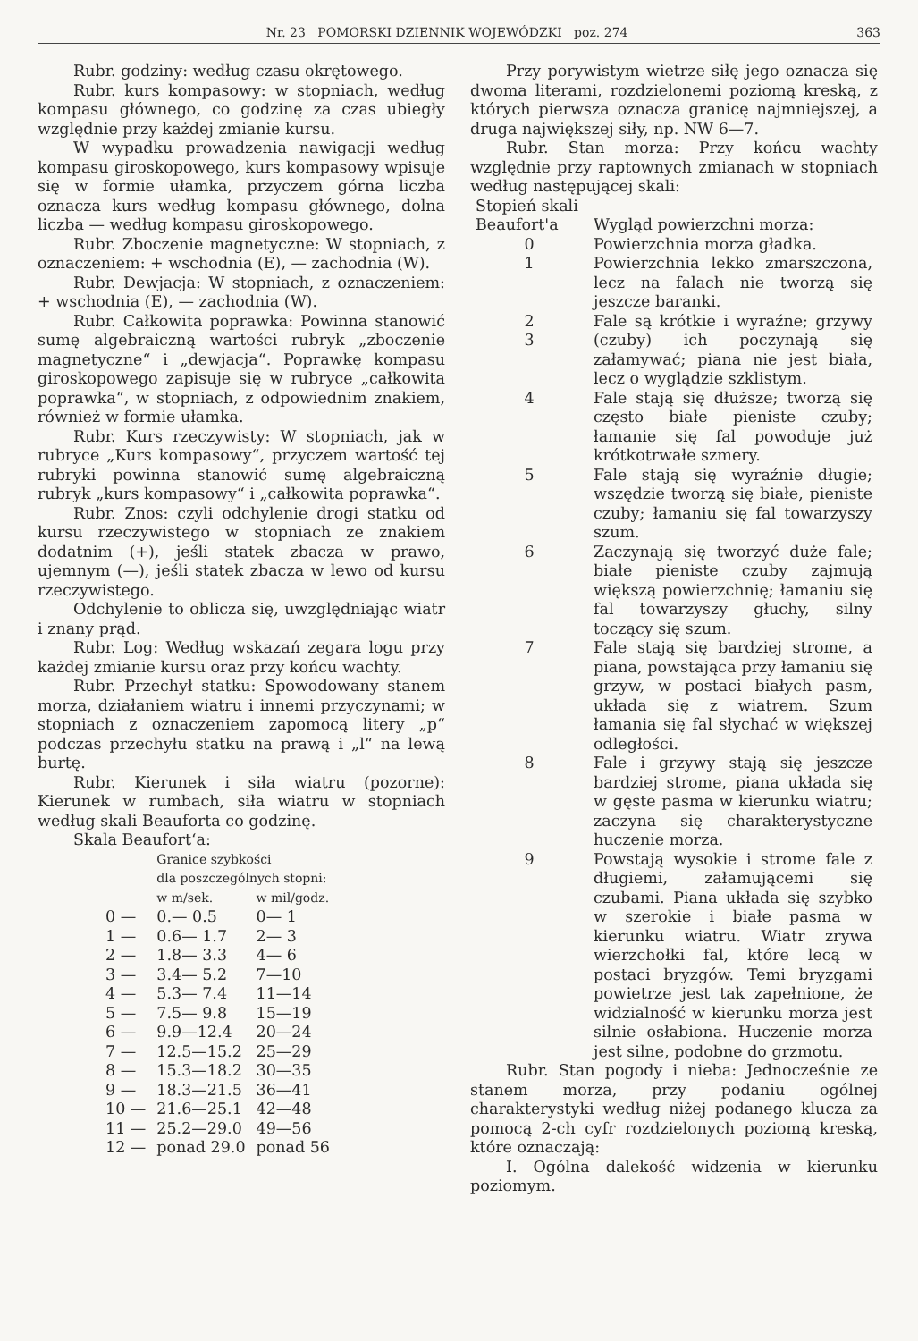Nr. 23 POMORSKI DZIENNIK WOJEWÓDZKI poz. 274 363
Rubr. godziny: według czasu okrętowego.
Rubr. kurs kompasowy: w stopniach, według kompasu głównego, co godzinę za czas ubiegły względnie przy każdej zmianie kursu.
W wypadku prowadzenia nawigacji według kompasu giroskopowego, kurs kompasowy wpisuje się w formie ułamka, przyczem górna liczba oznacza kurs według kompasu głównego, dolna liczba — według kompasu giroskopowego.
Rubr. Zboczenie magnetyczne: W stopniach, z oznaczeniem: + wschodnia (E), — zachodnia (W).
Rubr. Dewjacja: W stopniach, z oznaczeniem: + wschodnia (E), — zachodnia (W).
Rubr. Całkowita poprawka: Powinna stanowić sumę algebraiczną wartości rubryk „zboczenie magnetyczne“ i „dewjacja“. Poprawkę kompasu giroskopowego zapisuje się w rubryce „całkowita poprawka“, w stopniach, z odpowiednim znakiem, również w formie ułamka.
Rubr. Kurs rzeczywisty: W stopniach, jak w rubryce „Kurs kompasowy“, przyczem wartość tej rubryki powinna stanowić sumę algebraiczną rubryk „kurs kompasowy“ i „całkowita poprawka“.
Rubr. Znos: czyli odchylenie drogi statku od kursu rzeczywistego w stopniach ze znakiem dodatnim (+), jeśli statek zbacza w prawo, ujemnym (—), jeśli statek zbacza w lewo od kursu rzeczywistego.
Odchylenie to oblicza się, uwzględniając wiatr i znany prąd.
Rubr. Log: Według wskazań zegara logu przy każdej zmianie kursu oraz przy końcu wachty.
Rubr. Przechył statku: Spowodowany stanem morza, działaniem wiatru i innemi przyczynami; w stopniach z oznaczeniem zapomocą litery „p“ podczas przechyłu statku na prawą i „l“ na lewą burtę.
Rubr. Kierunek i siła wiatru (pozorne): Kierunek w rumbach, siła wiatru w stopniach według skali Beauforta co godzinę.
Skala Beaufort‘a:
| | Granice szybkości dla poszczególnych stopni: | |
| --- | --- | --- |
| | w m/sek. | w mil/godz. |
| 0 — | 0.— 0.5 | 0— 1 |
| 1 — | 0.6— 1.7 | 2— 3 |
| 2 — | 1.8— 3.3 | 4— 6 |
| 3 — | 3.4— 5.2 | 7—10 |
| 4 — | 5.3— 7.4 | 11—14 |
| 5 — | 7.5— 9.8 | 15—19 |
| 6 — | 9.9—12.4 | 20—24 |
| 7 — | 12.5—15.2 | 25—29 |
| 8 — | 15.3—18.2 | 30—35 |
| 9 — | 18.3—21.5 | 36—41 |
| 10 — | 21.6—25.1 | 42—48 |
| 11 — | 25.2—29.0 | 49—56 |
| 12 — | ponad 29.0 | ponad 56 |
Przy porywistym wietrze siłę jego oznacza się dwoma literami, rozdzielonemi poziomą kreską, z których pierwsza oznacza granicę najmniejszej, a druga największej siły, np. NW 6—7.
Rubr. Stan morza: Przy końcu wachty względnie przy raptownych zmianach w stopniach według następującej skali:
| Stopień skali | |
| --- | --- |
| Beaufort'a | Wygląd powierzchni morza: |
| 0 | Powierzchnia morza gładka. |
| 1 | Powierzchnia lekko zmarszczona, lecz na falach nie tworzą się jeszcze baranki. |
| 2 3 | Fale są krótkie i wyraźne; grzywy (czuby) ich poczynają się załamywać; piana nie jest biała, lecz o wyglądzie szklistym. |
| 4 | Fale stają się dłuższe; tworzą się często białe pieniste czuby; łamanie się fal powoduje już krótkotrwałe szmery. |
| 5 | Fale stają się wyraźnie długie; wszędzie tworzą się białe, pieniste czuby; łamaniu się fal towarzyszy szum. |
| 6 | Zaczynają się tworzyć duże fale; białe pieniste czuby zajmują większą powierzchnię; łamaniu się fal towarzyszy głuchy, silny toczący się szum. |
| 7 | Fale stają się bardziej strome, a piana, powstająca przy łamaniu się grzyw, w postaci białych pasm, układa się z wiatrem. Szum łamania się fal słychać w większej odległości. |
| 8 | Fale i grzywy stają się jeszcze bardziej strome, piana układa się w gęste pasma w kierunku wiatru; zaczyna się charakterystyczne huczenie morza. |
| 9 | Powstają wysokie i strome fale z długiemi, załamującemi się czubami. Piana układa się szybko w szerokie i białe pasma w kierunku wiatru. Wiatr zrywa wierzchołki fal, które lecą w postaci bryzgów. Temi bryzgami powietrze jest tak zapełnione, że widzialność w kierunku morza jest silnie osłabiona. Huczenie morza jest silne, podobne do grzmotu. |
Rubr. Stan pogody i nieba: Jednocześnie ze stanem morza, przy podaniu ogólnej charakterystyki według niżej podanego klucza za pomocą 2-ch cyfr rozdzielonych poziomą kreską, które oznaczają:
I. Ogólna dalekość widzenia w kierunku poziomym.